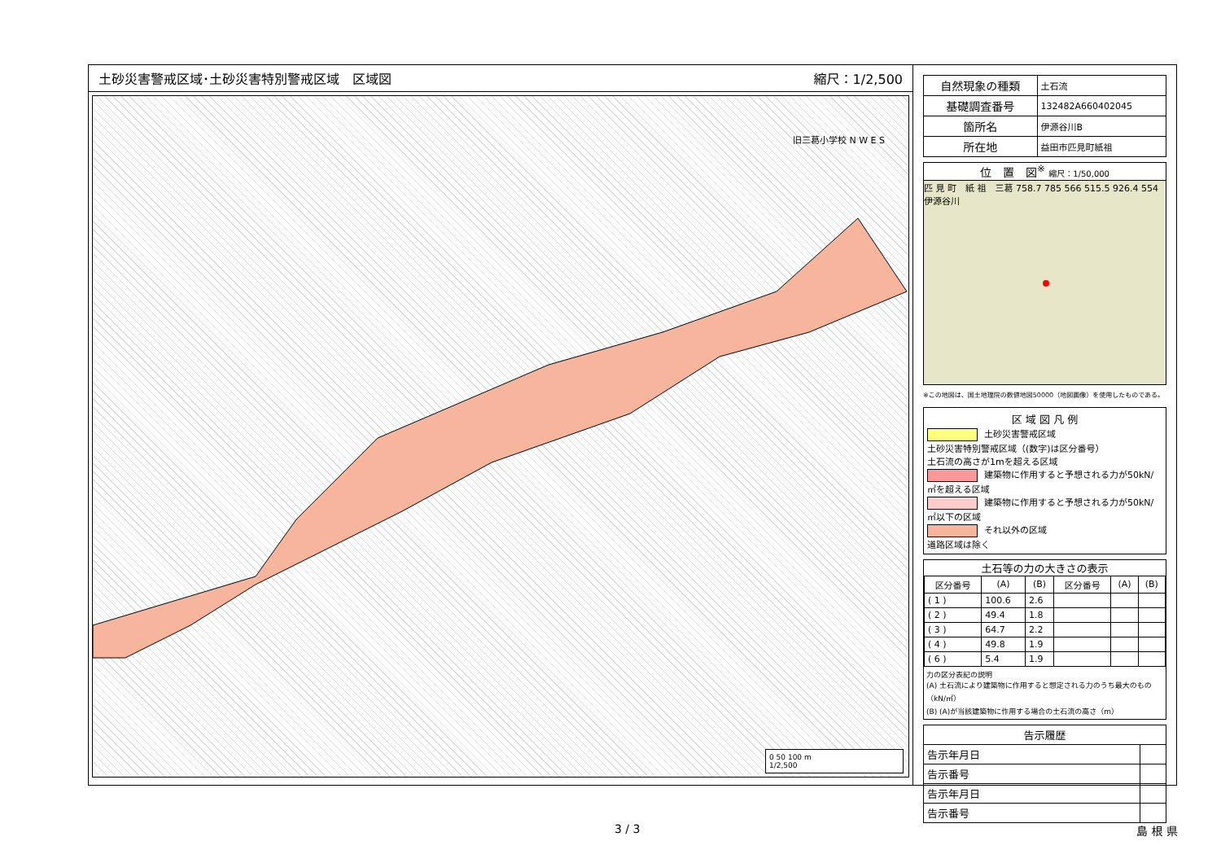土砂災害警戒区域･土砂災害特別警戒区域　区域図 縮尺：1/2,500
旧三葛小学校 N W E S
0 50 100 m
1/2,500
| 自然現象の種類 | 土石流 |
| 基礎調査番号 | 132482A660402045 |
| 箇所名 | 伊源谷川B |
| 所在地 | 益田市匹見町紙祖 |
位　置　図<sup>※</sup> 縮尺：1/50,000
匹 見 町　紙 祖　三葛 758.7 785 566 515.5 926.4 554 伊源谷川
※この地図は、国土地理院の数値地図50000（地図画像）を使用したものである。
区 域 図 凡 例
土砂災害警戒区域
土砂災害特別警戒区域（(数字)は区分番号）
土石流の高さが1mを超える区域
建築物に作用すると予想される力が50kN/㎡を超える区域
建築物に作用すると予想される力が50kN/㎡以下の区域
それ以外の区域
道路区域は除く
土石等の力の大きさの表示
| 区分番号 | (A) | (B) | 区分番号 | (A) | (B) |
| --- | --- | --- | --- | --- | --- |
| ( 1 ) | 100.6 | 2.6 | | | |
| ( 2 ) | 49.4 | 1.8 | | | |
| ( 3 ) | 64.7 | 2.2 | | | |
| ( 4 ) | 49.8 | 1.9 | | | |
| ( 6 ) | 5.4 | 1.9 | | | |
力の区分表記の説明
(A) 土石流により建築物に作用すると想定される力のうち最大のもの（kN/㎡）
(B) (A)が当該建築物に作用する場合の土石流の高さ（m）
| 告示履歴 | |
| --- | --- |
| 告示年月日 | |
| 告示番号 | |
| 告示年月日 | |
| 告示番号 | |
3 / 3 島 根 県